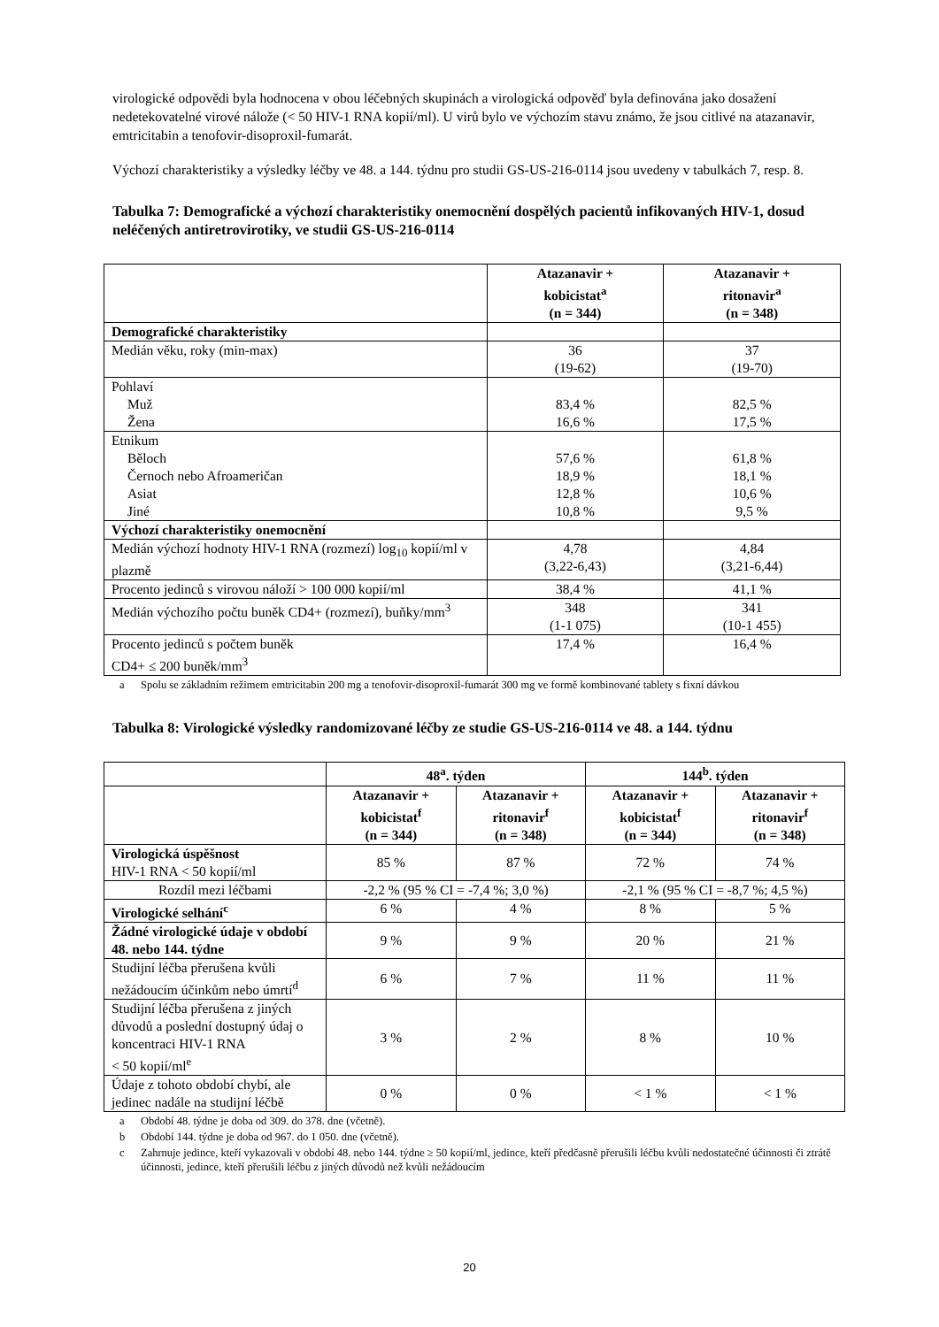virologické odpovědi byla hodnocena v obou léčebných skupinách a virologická odpověď byla definována jako dosažení nedetekovatelné virové nálože (< 50 HIV-1 RNA kopií/ml). U virů bylo ve výchozím stavu známo, že jsou citlivé na atazanavir, emtricitabin a tenofovir-disoproxil-fumarát.
Výchozí charakteristiky a výsledky léčby ve 48. a 144. týdnu pro studii GS-US-216-0114 jsou uvedeny v tabulkách 7, resp. 8.
Tabulka 7: Demografické a výchozí charakteristiky onemocnění dospělých pacientů infikovaných HIV-1, dosud neléčených antiretrovirotiky, ve studii GS-US-216-0114
| | Atazanavir + kobicistat<sup>a</sup> (n = 344) | Atazanavir + ritonavir<sup>a</sup> (n = 348) |
| --- | --- | --- |
| Demografické charakteristiky | | |
| Medián věku, roky (min-max) | 36 (19-62) | 37 (19-70) |
| Pohlaví Muž Žena | 83,4 % 16,6 % | 82,5 % 17,5 % |
| Etnikum Běloch Černoch nebo Afroameričan Asiat Jiné | 57,6 % 18,9 % 12,8 % 10,8 % | 61,8 % 18,1 % 10,6 % 9,5 % |
| Výchozí charakteristiky onemocnění | | |
| Medián výchozí hodnoty HIV-1 RNA (rozmezí) log<sub>10</sub> kopií/ml v plazmě | 4,78 (3,22-6,43) | 4,84 (3,21-6,44) |
| Procento jedinců s virovou náloží > 100 000 kopií/ml | 38,4 % | 41,1 % |
| Medián výchozího počtu buněk CD4+ (rozmezí), buňky/mm<sup>3</sup> | 348 (1-1 075) | 341 (10-1 455) |
| Procento jedinců s počtem buněk CD4+ ≤ 200 buněk/mm<sup>3</sup> | 17,4 % | 16,4 % |
a Spolu se základním režimem emtricitabin 200 mg a tenofovir-disoproxil-fumarát 300 mg ve formě kombinované tablety s fixní dávkou
Tabulka 8: Virologické výsledky randomizované léčby ze studie GS-US-216-0114 ve 48. a 144. týdnu
| | 48<sup>a</sup>. týden | | 144<sup>b</sup>. týden | |
| --- | --- | --- | --- | --- |
| | Atazanavir + kobicistat<sup>f</sup> (n = 344) | Atazanavir + ritonavir<sup>f</sup> (n = 348) | Atazanavir + kobicistat<sup>f</sup> (n = 344) | Atazanavir + ritonavir<sup>f</sup> (n = 348) |
| Virologická úspěšnost HIV-1 RNA < 50 kopií/ml | 85 % | 87 % | 72 % | 74 % |
| Rozdíl mezi léčbami | -2,2 % (95 % CI = -7,4 %; 3,0 %) | | -2,1 % (95 % CI = -8,7 %; 4,5 %) | |
| Virologické selhání<sup>c</sup> | 6 % | 4 % | 8 % | 5 % |
| Žádné virologické údaje v období 48. nebo 144. týdne | 9 % | 9 % | 20 % | 21 % |
| Studijní léčba přerušena kvůli nežádoucím účinkům nebo úmrtí<sup>d</sup> | 6 % | 7 % | 11 % | 11 % |
| Studijní léčba přerušena z jiných důvodů a poslední dostupný údaj o koncentraci HIV-1 RNA < 50 kopií/ml<sup>e</sup> | 3 % | 2 % | 8 % | 10 % |
| Údaje z tohoto období chybí, ale jedinec nadále na studijní léčbě | 0 % | 0 % | < 1 % | < 1 % |
a Období 48. týdne je doba od 309. do 378. dne (včetně).
b Období 144. týdne je doba od 967. do 1 050. dne (včetně).
c Zahrnuje jedince, kteří vykazovali v období 48. nebo 144. týdne ≥ 50 kopií/ml, jedince, kteří předčasně přerušili léčbu kvůli nedostatečné účinnosti či ztrátě účinnosti, jedince, kteří přerušili léčbu z jiných důvodů než kvůli nežádoucím
20